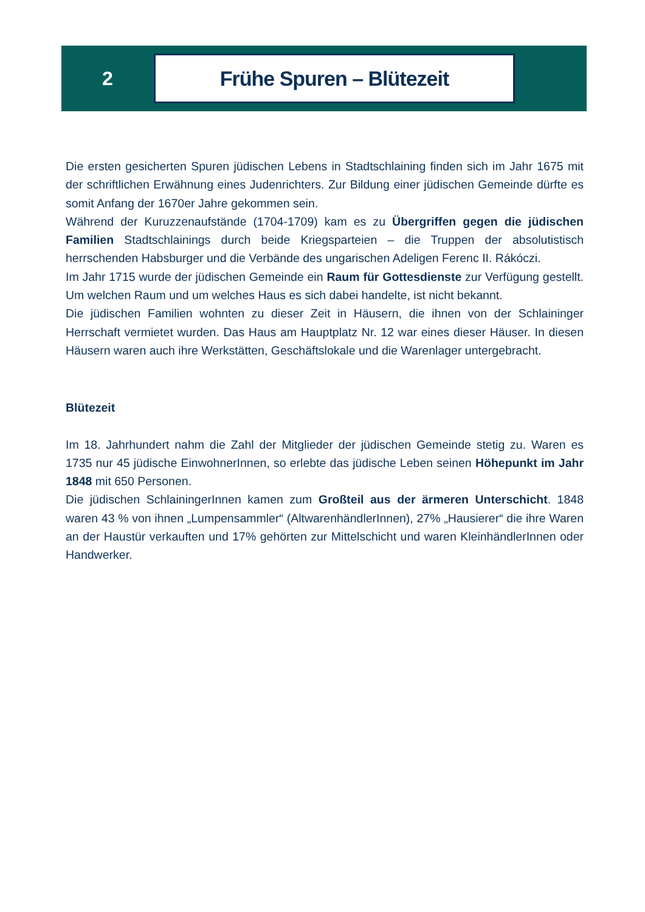2
Frühe Spuren – Blütezeit
Die ersten gesicherten Spuren jüdischen Lebens in Stadtschlaining finden sich im Jahr 1675 mit der schriftlichen Erwähnung eines Judenrichters. Zur Bildung einer jüdischen Gemeinde dürfte es somit Anfang der 1670er Jahre gekommen sein.
Während der Kuruzzenaufstände (1704-1709) kam es zu Übergriffen gegen die jüdischen Familien Stadtschlainings durch beide Kriegsparteien – die Truppen der absolutistisch herrschenden Habsburger und die Verbände des ungarischen Adeligen Ferenc II. Rákóczi.
Im Jahr 1715 wurde der jüdischen Gemeinde ein Raum für Gottesdienste zur Verfügung gestellt. Um welchen Raum und um welches Haus es sich dabei handelte, ist nicht bekannt.
Die jüdischen Familien wohnten zu dieser Zeit in Häusern, die ihnen von der Schlaininger Herrschaft vermietet wurden. Das Haus am Hauptplatz Nr. 12 war eines dieser Häuser. In diesen Häusern waren auch ihre Werkstätten, Geschäftslokale und die Warenlager untergebracht.
Blütezeit
Im 18. Jahrhundert nahm die Zahl der Mitglieder der jüdischen Gemeinde stetig zu. Waren es 1735 nur 45 jüdische EinwohnerInnen, so erlebte das jüdische Leben seinen Höhepunkt im Jahr 1848 mit 650 Personen.
Die jüdischen SchlainingerInnen kamen zum Großteil aus der ärmeren Unterschicht. 1848 waren 43 % von ihnen „Lumpensammler“ (AltwarenhändlerInnen), 27% „Hausierer“ die ihre Waren an der Haustür verkauften und 17% gehörten zur Mittelschicht und waren KleinhändlerInnen oder Handwerker.